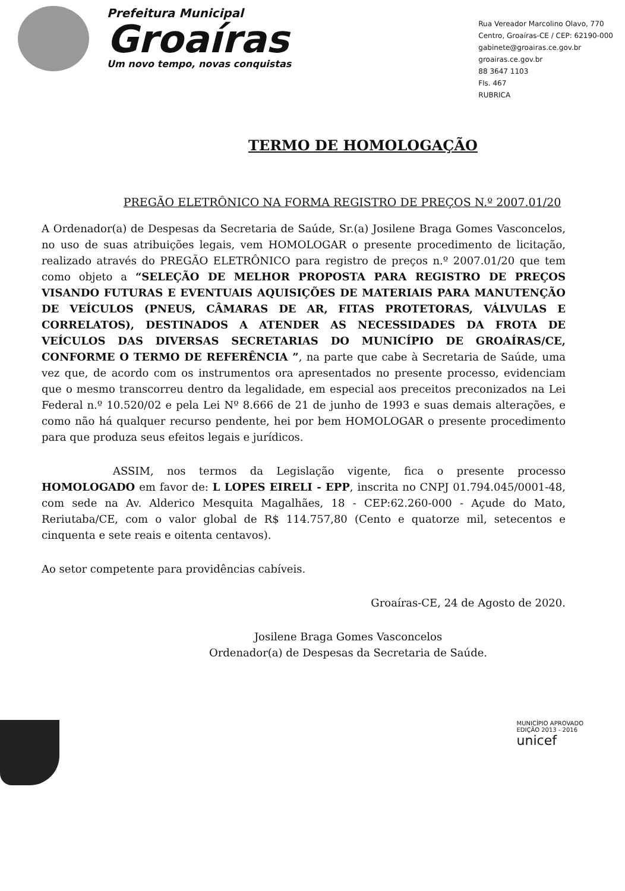Prefeitura Municipal
Groaíras
Um novo tempo, novas conquistas
Rua Vereador Marcolino Olavo, 770
Centro, Groaíras-CE / CEP: 62190-000
gabinete@groairas.ce.gov.br
groairas.ce.gov.br
88 3647 1103
Fls. 467
RUBRICA
TERMO DE HOMOLOGAÇÃO
PREGÃO ELETRÔNICO NA FORMA REGISTRO DE PREÇOS N.º 2007.01/20
A Ordenador(a) de Despesas da Secretaria de Saúde, Sr.(a) Josilene Braga Gomes Vasconcelos, no uso de suas atribuições legais, vem HOMOLOGAR o presente procedimento de licitação, realizado através do PREGÃO ELETRÔNICO para registro de preços n.º 2007.01/20 que tem como objeto a “SELEÇÃO DE MELHOR PROPOSTA PARA REGISTRO DE PREÇOS VISANDO FUTURAS E EVENTUAIS AQUISIÇÕES DE MATERIAIS PARA MANUTENÇÃO DE VEÍCULOS (PNEUS, CÂMARAS DE AR, FITAS PROTETORAS, VÁLVULAS E CORRELATOS), DESTINADOS A ATENDER AS NECESSIDADES DA FROTA DE VEÍCULOS DAS DIVERSAS SECRETARIAS DO MUNICÍPIO DE GROAÍRAS/CE, CONFORME O TERMO DE REFERÊNCIA ”, na parte que cabe à Secretaria de Saúde, uma vez que, de acordo com os instrumentos ora apresentados no presente processo, evidenciam que o mesmo transcorreu dentro da legalidade, em especial aos preceitos preconizados na Lei Federal n.º 10.520/02 e pela Lei Nº 8.666 de 21 de junho de 1993 e suas demais alterações, e como não há qualquer recurso pendente, hei por bem HOMOLOGAR o presente procedimento para que produza seus efeitos legais e jurídicos.
ASSIM, nos termos da Legislação vigente, fica o presente processo HOMOLOGADO em favor de: L LOPES EIRELI - EPP, inscrita no CNPJ 01.794.045/0001-48, com sede na Av. Alderico Mesquita Magalhães, 18 - CEP:62.260-000 - Açude do Mato, Reriutaba/CE, com o valor global de R$ 114.757,80 (Cento e quatorze mil, setecentos e cinquenta e sete reais e oitenta centavos).
Ao setor competente para providências cabíveis.
Groaíras-CE, 24 de Agosto de 2020.
Josilene Braga Gomes Vasconcelos
Ordenador(a) de Despesas da Secretaria de Saúde.
MUNICÍPIO APROVADO
EDIÇÃO 2013 - 2016
unicef